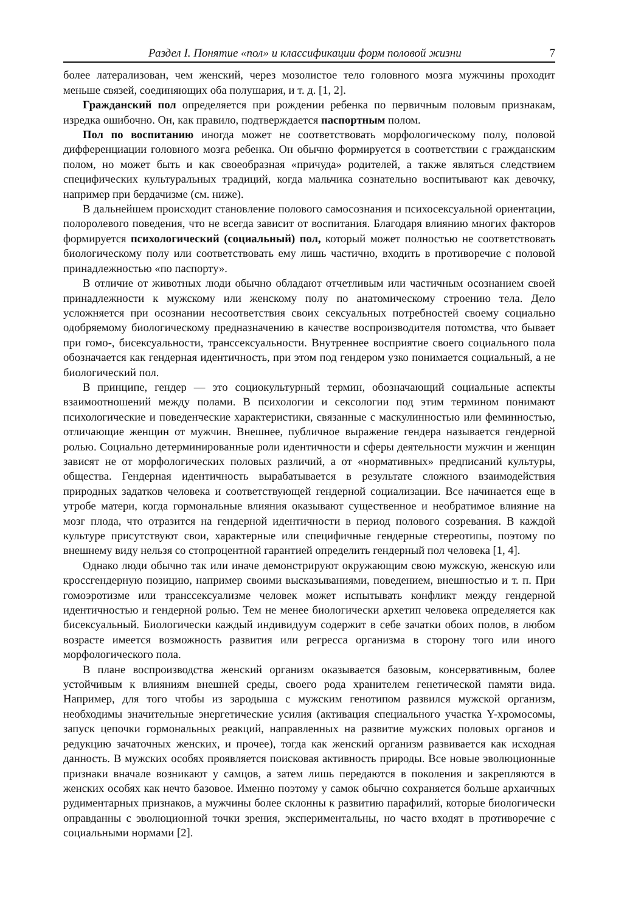Раздел I. Понятие «пол» и классификации форм половой жизни 7
более латерализован, чем женский, через мозолистое тело головного мозга мужчины проходит меньше связей, соединяющих оба полушария, и т. д. [1, 2].
Гражданский пол определяется при рождении ребенка по первичным половым признакам, изредка ошибочно. Он, как правило, подтверждается паспортным полом.
Пол по воспитанию иногда может не соответствовать морфологическому полу, половой дифференциации головного мозга ребенка. Он обычно формируется в соответствии с гражданским полом, но может быть и как своеобразная «причуда» родителей, а также являться следствием специфических культуральных традиций, когда мальчика сознательно воспитывают как девочку, например при бердачизме (см. ниже).
В дальнейшем происходит становление полового самосознания и психосексуальной ориентации, полоролевого поведения, что не всегда зависит от воспитания. Благодаря влиянию многих факторов формируется психологический (социальный) пол, который может полностью не соответствовать биологическому полу или соответствовать ему лишь частично, входить в противоречие с половой принадлежностью «по паспорту».
В отличие от животных люди обычно обладают отчетливым или частичным осознанием своей принадлежности к мужскому или женскому полу по анатомическому строению тела. Дело усложняется при осознании несоответствия своих сексуальных потребностей своему социально одобряемому биологическому предназначению в качестве воспроизводителя потомства, что бывает при гомо-, бисексуальности, транссексуальности. Внутреннее восприятие своего социального пола обозначается как гендерная идентичность, при этом под гендером узко понимается социальный, а не биологический пол.
В принципе, гендер — это социокультурный термин, обозначающий социальные аспекты взаимоотношений между полами. В психологии и сексологии под этим термином понимают психологические и поведенческие характеристики, связанные с маскулинностью или феминностью, отличающие женщин от мужчин. Внешнее, публичное выражение гендера называется гендерной ролью. Социально детерминированные роли идентичности и сферы деятельности мужчин и женщин зависят не от морфологических половых различий, а от «нормативных» предписаний культуры, общества. Гендерная идентичность вырабатывается в результате сложного взаимодействия природных задатков человека и соответствующей гендерной социализации. Все начинается еще в утробе матери, когда гормональные влияния оказывают существенное и необратимое влияние на мозг плода, что отразится на гендерной идентичности в период полового созревания. В каждой культуре присутствуют свои, характерные или специфичные гендерные стереотипы, поэтому по внешнему виду нельзя со стопроцентной гарантией определить гендерный пол человека [1, 4].
Однако люди обычно так или иначе демонстрируют окружающим свою мужскую, женскую или кроссгендерную позицию, например своими высказываниями, поведением, внешностью и т. п. При гомоэротизме или транссексуализме человек может испытывать конфликт между гендерной идентичностью и гендерной ролью. Тем не менее биологически архетип человека определяется как бисексуальный. Биологически каждый индивидуум содержит в себе зачатки обоих полов, в любом возрасте имеется возможность развития или регресса организма в сторону того или иного морфологического пола.
В плане воспроизводства женский организм оказывается базовым, консервативным, более устойчивым к влияниям внешней среды, своего рода хранителем генетической памяти вида. Например, для того чтобы из зародыша с мужским генотипом развился мужской организм, необходимы значительные энергетические усилия (активация специального участка Y-хромосомы, запуск цепочки гормональных реакций, направленных на развитие мужских половых органов и редукцию зачаточных женских, и прочее), тогда как женский организм развивается как исходная данность. В мужских особях проявляется поисковая активность природы. Все новые эволюционные признаки вначале возникают у самцов, а затем лишь передаются в поколения и закрепляются в женских особях как нечто базовое. Именно поэтому у самок обычно сохраняется больше архаичных рудиментарных признаков, а мужчины более склонны к развитию парафилий, которые биологически оправданны с эволюционной точки зрения, экспериментальны, но часто входят в противоречие с социальными нормами [2].